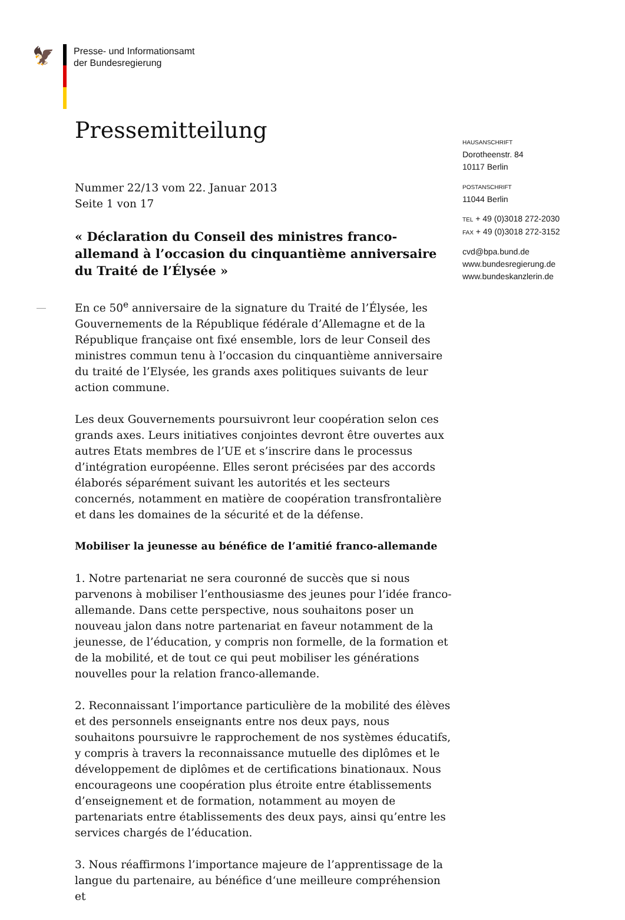🦅
Presse- und Informationsamt
der Bundesregierung
Pressemitteilung
Nummer 22/13 vom 22. Januar 2013
Seite 1 von 17
« Déclaration du Conseil des ministres franco-allemand à l’occasion du cinquantième anniversaire du Traité de l’Élysée »
En ce 50<sup>e</sup> anniversaire de la signature du Traité de l’Élysée, les Gouvernements de la République fédérale d’Allemagne et de la République française ont fixé ensemble, lors de leur Conseil des ministres commun tenu à l’occasion du cinquantième anniversaire du traité de l’Elysée, les grands axes politiques suivants de leur action commune.
Les deux Gouvernements poursuivront leur coopération selon ces grands axes. Leurs initiatives conjointes devront être ouvertes aux autres Etats membres de l’UE et s’inscrire dans le processus d’intégration européenne. Elles seront précisées par des accords élaborés séparément suivant les autorités et les secteurs concernés, notamment en matière de coopération transfrontalière et dans les domaines de la sécurité et de la défense.
Mobiliser la jeunesse au bénéfice de l’amitié franco-allemande
1. Notre partenariat ne sera couronné de succès que si nous parvenons à mobiliser l’enthousiasme des jeunes pour l’idée franco-allemande. Dans cette perspective, nous souhaitons poser un nouveau jalon dans notre partenariat en faveur notamment de la jeunesse, de l’éducation, y compris non formelle, de la formation et de la mobilité, et de tout ce qui peut mobiliser les générations nouvelles pour la relation franco-allemande.
2. Reconnaissant l’importance particulière de la mobilité des élèves et des personnels enseignants entre nos deux pays, nous souhaitons poursuivre le rapprochement de nos systèmes éducatifs, y compris à travers la reconnaissance mutuelle des diplômes et le développement de diplômes et de certifications binationaux. Nous encourageons une coopération plus étroite entre établissements d’enseignement et de formation, notamment au moyen de partenariats entre établissements des deux pays, ainsi qu’entre les services chargés de l’éducation.
3. Nous réaffirmons l’importance majeure de l’apprentissage de la langue du partenaire, au bénéfice d‘une meilleure compréhension et
HAUSANSCHRIFT
Dorotheenstr. 84
10117 Berlin
POSTANSCHRIFT
11044 Berlin
TEL + 49 (0)3018 272-2030
FAX + 49 (0)3018 272-3152
cvd@bpa.bund.de
www.bundesregierung.de
www.bundeskanzlerin.de